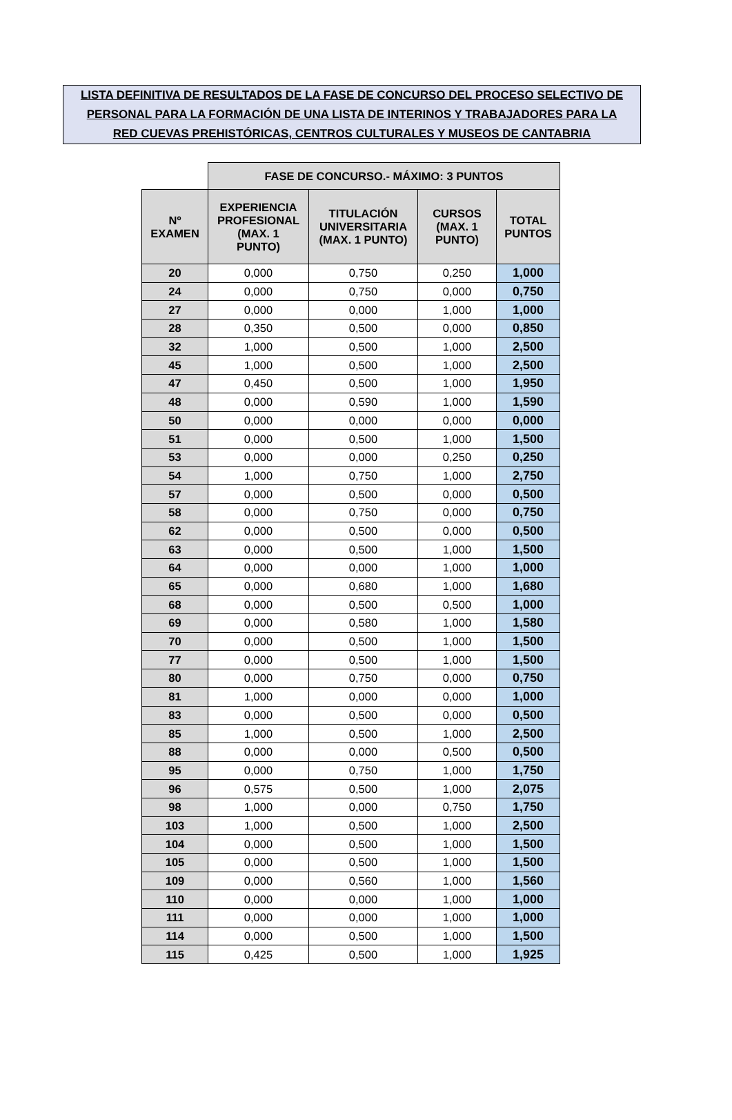LISTA DEFINITIVA DE RESULTADOS DE LA FASE DE CONCURSO DEL PROCESO SELECTIVO DE
PERSONAL PARA LA FORMACIÓN DE UNA LISTA DE INTERINOS Y TRABAJADORES PARA LA
RED CUEVAS PREHISTÓRICAS, CENTROS CULTURALES Y MUSEOS DE CANTABRIA
| | FASE DE CONCURSO.- MÁXIMO: 3 PUNTOS | | | |
| Nº EXAMEN | EXPERIENCIA PROFESIONAL (MAX. 1 PUNTO) | TITULACIÓN UNIVERSITARIA (MAX. 1 PUNTO) | CURSOS (MAX. 1 PUNTO) | TOTAL PUNTOS |
| 20 | 0,000 | 0,750 | 0,250 | 1,000 |
| 24 | 0,000 | 0,750 | 0,000 | 0,750 |
| 27 | 0,000 | 0,000 | 1,000 | 1,000 |
| 28 | 0,350 | 0,500 | 0,000 | 0,850 |
| 32 | 1,000 | 0,500 | 1,000 | 2,500 |
| 45 | 1,000 | 0,500 | 1,000 | 2,500 |
| 47 | 0,450 | 0,500 | 1,000 | 1,950 |
| 48 | 0,000 | 0,590 | 1,000 | 1,590 |
| 50 | 0,000 | 0,000 | 0,000 | 0,000 |
| 51 | 0,000 | 0,500 | 1,000 | 1,500 |
| 53 | 0,000 | 0,000 | 0,250 | 0,250 |
| 54 | 1,000 | 0,750 | 1,000 | 2,750 |
| 57 | 0,000 | 0,500 | 0,000 | 0,500 |
| 58 | 0,000 | 0,750 | 0,000 | 0,750 |
| 62 | 0,000 | 0,500 | 0,000 | 0,500 |
| 63 | 0,000 | 0,500 | 1,000 | 1,500 |
| 64 | 0,000 | 0,000 | 1,000 | 1,000 |
| 65 | 0,000 | 0,680 | 1,000 | 1,680 |
| 68 | 0,000 | 0,500 | 0,500 | 1,000 |
| 69 | 0,000 | 0,580 | 1,000 | 1,580 |
| 70 | 0,000 | 0,500 | 1,000 | 1,500 |
| 77 | 0,000 | 0,500 | 1,000 | 1,500 |
| 80 | 0,000 | 0,750 | 0,000 | 0,750 |
| 81 | 1,000 | 0,000 | 0,000 | 1,000 |
| 83 | 0,000 | 0,500 | 0,000 | 0,500 |
| 85 | 1,000 | 0,500 | 1,000 | 2,500 |
| 88 | 0,000 | 0,000 | 0,500 | 0,500 |
| 95 | 0,000 | 0,750 | 1,000 | 1,750 |
| 96 | 0,575 | 0,500 | 1,000 | 2,075 |
| 98 | 1,000 | 0,000 | 0,750 | 1,750 |
| 103 | 1,000 | 0,500 | 1,000 | 2,500 |
| 104 | 0,000 | 0,500 | 1,000 | 1,500 |
| 105 | 0,000 | 0,500 | 1,000 | 1,500 |
| 109 | 0,000 | 0,560 | 1,000 | 1,560 |
| 110 | 0,000 | 0,000 | 1,000 | 1,000 |
| 111 | 0,000 | 0,000 | 1,000 | 1,000 |
| 114 | 0,000 | 0,500 | 1,000 | 1,500 |
| 115 | 0,425 | 0,500 | 1,000 | 1,925 |